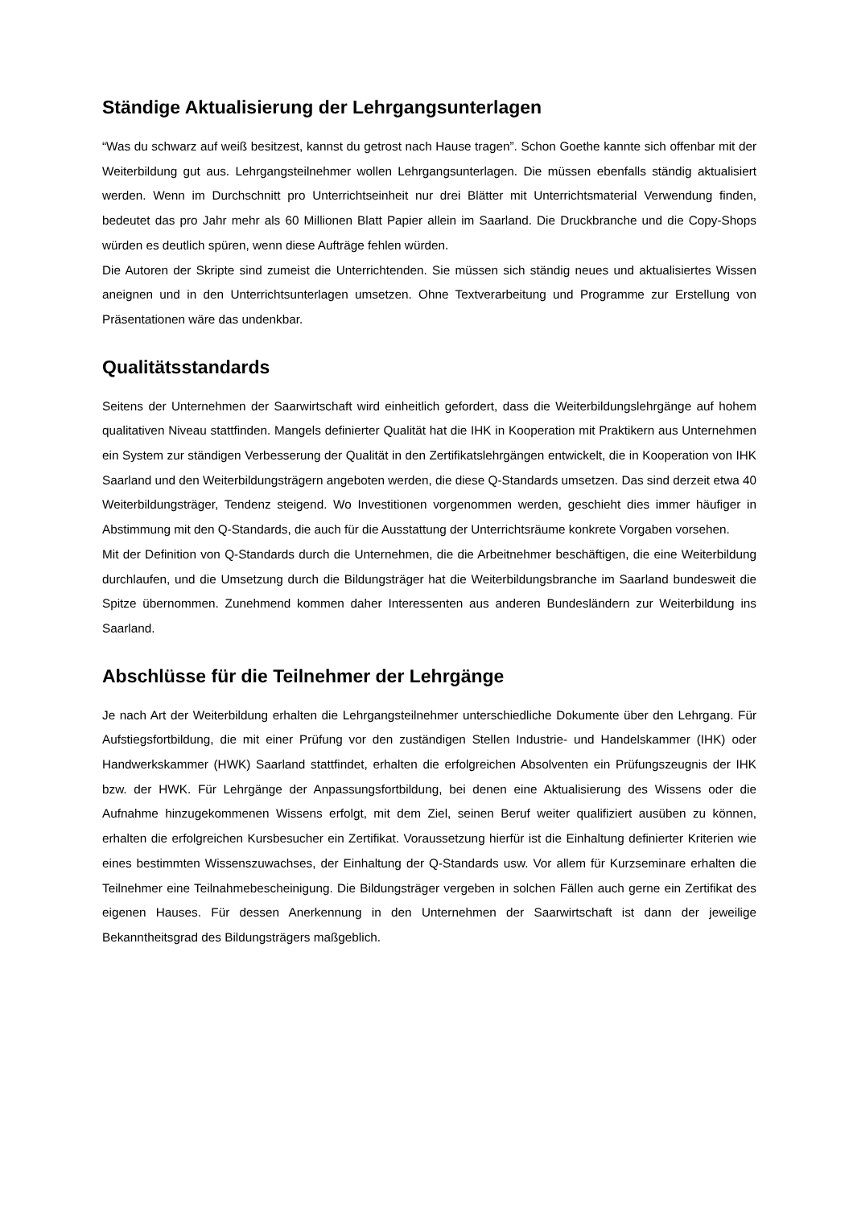Ständige Aktualisierung der Lehrgangsunterlagen
“Was du schwarz auf weiß besitzest, kannst du getrost nach Hause tragen”. Schon Goethe kannte sich offenbar mit der Weiterbildung gut aus. Lehrgangsteilnehmer wollen Lehrgangsunterlagen. Die müssen ebenfalls ständig aktualisiert werden. Wenn im Durchschnitt pro Unterrichtseinheit nur drei Blätter mit Unterrichtsmaterial Verwendung finden, bedeutet das pro Jahr mehr als 60 Millionen Blatt Papier allein im Saarland. Die Druckbranche und die Copy-Shops würden es deutlich spüren, wenn diese Aufträge fehlen würden.
Die Autoren der Skripte sind zumeist die Unterrichtenden. Sie müssen sich ständig neues und aktualisiertes Wissen aneignen und in den Unterrichtsunterlagen umsetzen. Ohne Textverarbeitung und Programme zur Erstellung von Präsentationen wäre das undenkbar.
Qualitätsstandards
Seitens der Unternehmen der Saarwirtschaft wird einheitlich gefordert, dass die Weiterbildungslehrgänge auf hohem qualitativen Niveau stattfinden. Mangels definierter Qualität hat die IHK in Kooperation mit Praktikern aus Unternehmen ein System zur ständigen Verbesserung der Qualität in den Zertifikatslehrgängen entwickelt, die in Kooperation von IHK Saarland und den Weiterbildungsträgern angeboten werden, die diese Q-Standards umsetzen. Das sind derzeit etwa 40 Weiterbildungsträger, Tendenz steigend. Wo Investitionen vorgenommen werden, geschieht dies immer häufiger in Abstimmung mit den Q-Standards, die auch für die Ausstattung der Unterrichtsräume konkrete Vorgaben vorsehen.
Mit der Definition von Q-Standards durch die Unternehmen, die die Arbeitnehmer beschäftigen, die eine Weiterbildung durchlaufen, und die Umsetzung durch die Bildungsträger hat die Weiterbildungsbranche im Saarland bundesweit die Spitze übernommen. Zunehmend kommen daher Interessenten aus anderen Bundesländern zur Weiterbildung ins Saarland.
Abschlüsse für die Teilnehmer der Lehrgänge
Je nach Art der Weiterbildung erhalten die Lehrgangsteilnehmer unterschiedliche Dokumente über den Lehrgang. Für Aufstiegsfortbildung, die mit einer Prüfung vor den zuständigen Stellen Industrie- und Handelskammer (IHK) oder Handwerkskammer (HWK) Saarland stattfindet, erhalten die erfolgreichen Absolventen ein Prüfungszeugnis der IHK bzw. der HWK. Für Lehrgänge der Anpassungsfortbildung, bei denen eine Aktualisierung des Wissens oder die Aufnahme hinzugekommenen Wissens erfolgt, mit dem Ziel, seinen Beruf weiter qualifiziert ausüben zu können, erhalten die erfolgreichen Kursbesucher ein Zertifikat. Voraussetzung hierfür ist die Einhaltung definierter Kriterien wie eines bestimmten Wissenszuwachses, der Einhaltung der Q-Standards usw. Vor allem für Kurzseminare erhalten die Teilnehmer eine Teilnahmebescheinigung. Die Bildungsträger vergeben in solchen Fällen auch gerne ein Zertifikat des eigenen Hauses. Für dessen Anerkennung in den Unternehmen der Saarwirtschaft ist dann der jeweilige Bekanntheitsgrad des Bildungsträgers maßgeblich.